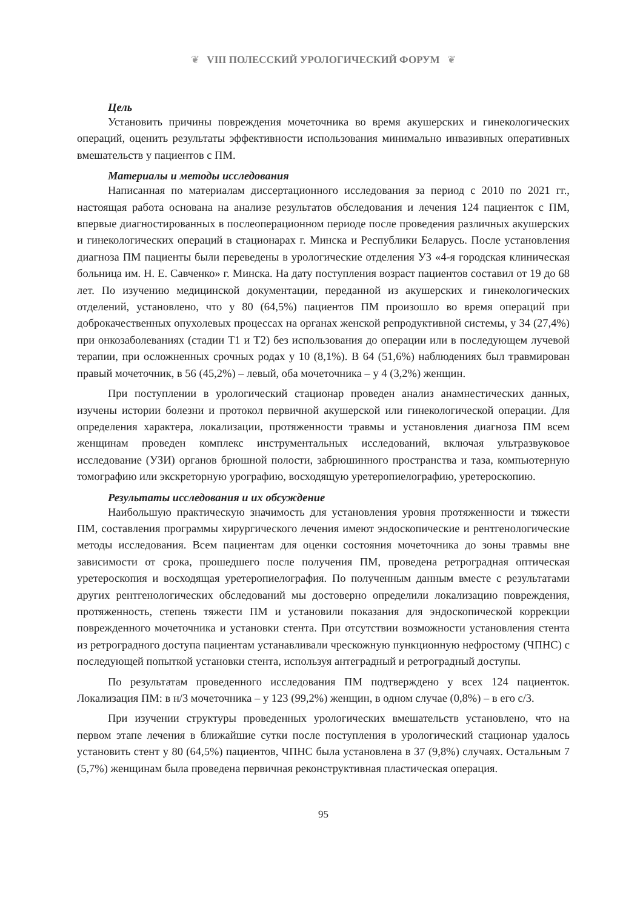❦ VIII ПОЛЕССКИЙ УРОЛОГИЧЕСКИЙ ФОРУМ ❦
Цель
Установить причины повреждения мочеточника во время акушерских и гинекологических операций, оценить результаты эффективности использования минимально инвазивных оперативных вмешательств у пациентов с ПМ.
Материалы и методы исследования
Написанная по материалам диссертационного исследования за период с 2010 по 2021 гг., настоящая работа основана на анализе результатов обследования и лечения 124 пациенток с ПМ, впервые диагностированных в послеоперационном периоде после проведения различных акушерских и гинекологических операций в стационарах г. Минска и Республики Беларусь. После установления диагноза ПМ пациенты были переведены в урологические отделения УЗ «4-я городская клиническая больница им. Н. Е. Савченко» г. Минска. На дату поступления возраст пациентов составил от 19 до 68 лет. По изучению медицинской документации, переданной из акушерских и гинекологических отделений, установлено, что у 80 (64,5%) пациентов ПМ произошло во время операций при доброкачественных опухолевых процессах на органах женской репродуктивной системы, у 34 (27,4%) при онкозаболеваниях (стадии Т1 и Т2) без использования до операции или в последующем лучевой терапии, при осложненных срочных родах у 10 (8,1%). В 64 (51,6%) наблюдениях был травмирован правый мочеточник, в 56 (45,2%) – левый, оба мочеточника – у 4 (3,2%) женщин.
При поступлении в урологический стационар проведен анализ анамнестических данных, изучены истории болезни и протокол первичной акушерской или гинекологической операции. Для определения характера, локализации, протяженности травмы и установления диагноза ПМ всем женщинам проведен комплекс инструментальных исследований, включая ультразвуковое исследование (УЗИ) органов брюшной полости, забрюшинного пространства и таза, компьютерную томографию или экскреторную урографию, восходящую уретеропиелографию, уретероскопию.
Результаты исследования и их обсуждение
Наибольшую практическую значимость для установления уровня протяженности и тяжести ПМ, составления программы хирургического лечения имеют эндоскопические и рентгенологические методы исследования. Всем пациентам для оценки состояния мочеточника до зоны травмы вне зависимости от срока, прошедшего после получения ПМ, проведена ретроградная оптическая уретероскопия и восходящая уретеропиелография. По полученным данным вместе с результатами других рентгенологических обследований мы достоверно определили локализацию повреждения, протяженность, степень тяжести ПМ и установили показания для эндоскопической коррекции поврежденного мочеточника и установки стента. При отсутствии возможности установления стента из ретроградного доступа пациентам устанавливали чрескожную пункционную нефростому (ЧПНС) с последующей попыткой установки стента, используя антеградный и ретроградный доступы.
По результатам проведенного исследования ПМ подтверждено у всех 124 пациенток. Локализация ПМ: в н/3 мочеточника – у 123 (99,2%) женщин, в одном случае (0,8%) – в его с/3.
При изучении структуры проведенных урологических вмешательств установлено, что на первом этапе лечения в ближайшие сутки после поступления в урологический стационар удалось установить стент у 80 (64,5%) пациентов, ЧПНС была установлена в 37 (9,8%) случаях. Остальным 7 (5,7%) женщинам была проведена первичная реконструктивная пластическая операция.
95